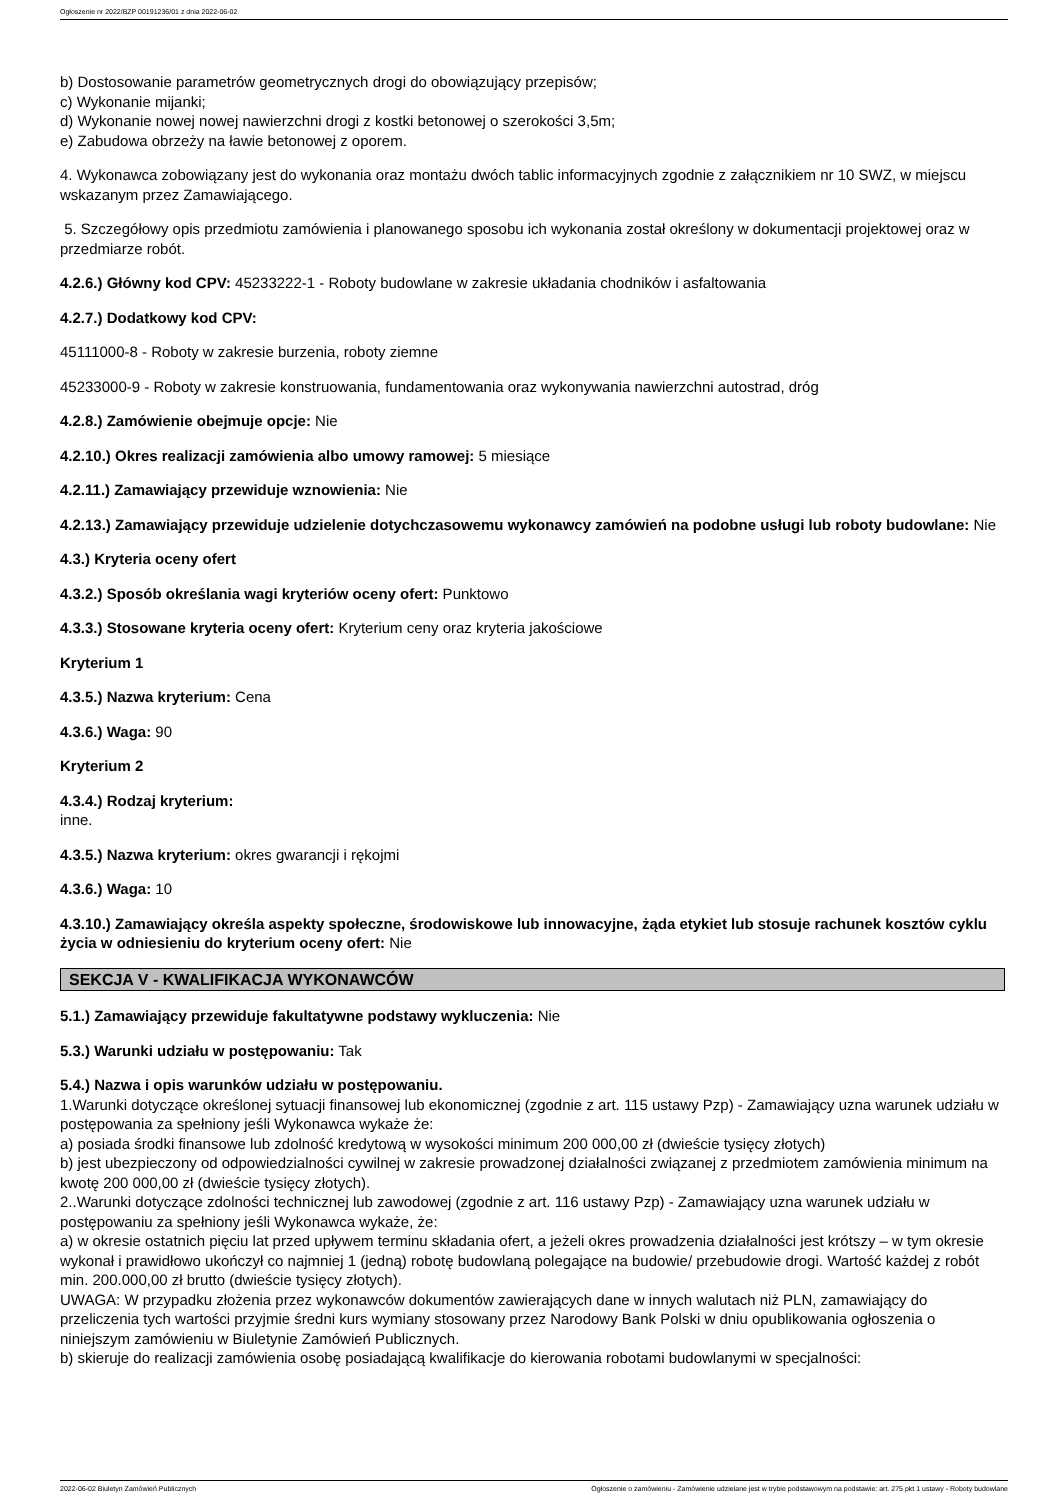Ogłoszenie nr 2022/BZP 00191236/01 z dnia 2022-06-02
b) Dostosowanie parametrów geometrycznych drogi do obowiązujący przepisów;
c) Wykonanie mijanki;
d) Wykonanie nowej nowej nawierzchni drogi z kostki betonowej o szerokości 3,5m;
e) Zabudowa obrzeży na ławie betonowej z oporem.
4. Wykonawca zobowiązany jest do wykonania oraz montażu dwóch tablic informacyjnych zgodnie z załącznikiem nr 10 SWZ, w miejscu wskazanym przez Zamawiającego.
5. Szczegółowy opis przedmiotu zamówienia i planowanego sposobu ich wykonania został określony w dokumentacji projektowej oraz w przedmiarze robót.
4.2.6.) Główny kod CPV: 45233222-1 - Roboty budowlane w zakresie układania chodników i asfaltowania
4.2.7.) Dodatkowy kod CPV:
45111000-8 - Roboty w zakresie burzenia, roboty ziemne
45233000-9 - Roboty w zakresie konstruowania, fundamentowania oraz wykonywania nawierzchni autostrad, dróg
4.2.8.) Zamówienie obejmuje opcje: Nie
4.2.10.) Okres realizacji zamówienia albo umowy ramowej: 5 miesiące
4.2.11.) Zamawiający przewiduje wznowienia: Nie
4.2.13.) Zamawiający przewiduje udzielenie dotychczasowemu wykonawcy zamówień na podobne usługi lub roboty budowlane: Nie
4.3.) Kryteria oceny ofert
4.3.2.) Sposób określania wagi kryteriów oceny ofert: Punktowo
4.3.3.) Stosowane kryteria oceny ofert: Kryterium ceny oraz kryteria jakościowe
Kryterium 1
4.3.5.) Nazwa kryterium: Cena
4.3.6.) Waga: 90
Kryterium 2
4.3.4.) Rodzaj kryterium:
inne.
4.3.5.) Nazwa kryterium: okres gwarancji i rękojmi
4.3.6.) Waga: 10
4.3.10.) Zamawiający określa aspekty społeczne, środowiskowe lub innowacyjne, żąda etykiet lub stosuje rachunek kosztów cyklu życia w odniesieniu do kryterium oceny ofert: Nie
SEKCJA V - KWALIFIKACJA WYKONAWCÓW
5.1.) Zamawiający przewiduje fakultatywne podstawy wykluczenia: Nie
5.3.) Warunki udziału w postępowaniu: Tak
5.4.) Nazwa i opis warunków udziału w postępowaniu.
1.Warunki dotyczące określonej sytuacji finansowej lub ekonomicznej (zgodnie z art. 115 ustawy Pzp) - Zamawiający uzna warunek udziału w postępowania za spełniony jeśli Wykonawca wykaże że:
a) posiada środki finansowe lub zdolność kredytową w wysokości minimum 200 000,00 zł (dwieście tysięcy złotych)
b) jest ubezpieczony od odpowiedzialności cywilnej w zakresie prowadzonej działalności związanej z przedmiotem zamówienia minimum na kwotę 200 000,00 zł (dwieście tysięcy złotych).
2..Warunki dotyczące zdolności technicznej lub zawodowej (zgodnie z art. 116 ustawy Pzp) - Zamawiający uzna warunek udziału w postępowaniu za spełniony jeśli Wykonawca wykaże, że:
a) w okresie ostatnich pięciu lat przed upływem terminu składania ofert, a jeżeli okres prowadzenia działalności jest krótszy – w tym okresie wykonał i prawidłowo ukończył co najmniej 1 (jedną) robotę budowlaną polegające na budowie/ przebudowie drogi. Wartość każdej z robót min. 200.000,00 zł brutto (dwieście tysięcy złotych).
UWAGA: W przypadku złożenia przez wykonawców dokumentów zawierających dane w innych walutach niż PLN, zamawiający do przeliczenia tych wartości przyjmie średni kurs wymiany stosowany przez Narodowy Bank Polski w dniu opublikowania ogłoszenia o niniejszym zamówieniu w Biuletynie Zamówień Publicznych.
b) skieruje do realizacji zamówienia osobę posiadającą kwalifikacje do kierowania robotami budowlanymi w specjalności:
2022-06-02 Biuletyn Zamówień Publicznych Ogłoszenie o zamówieniu - Zamówienie udzielane jest w trybie podstawowym na podstawie: art. 275 pkt 1 ustawy - Roboty budowlane